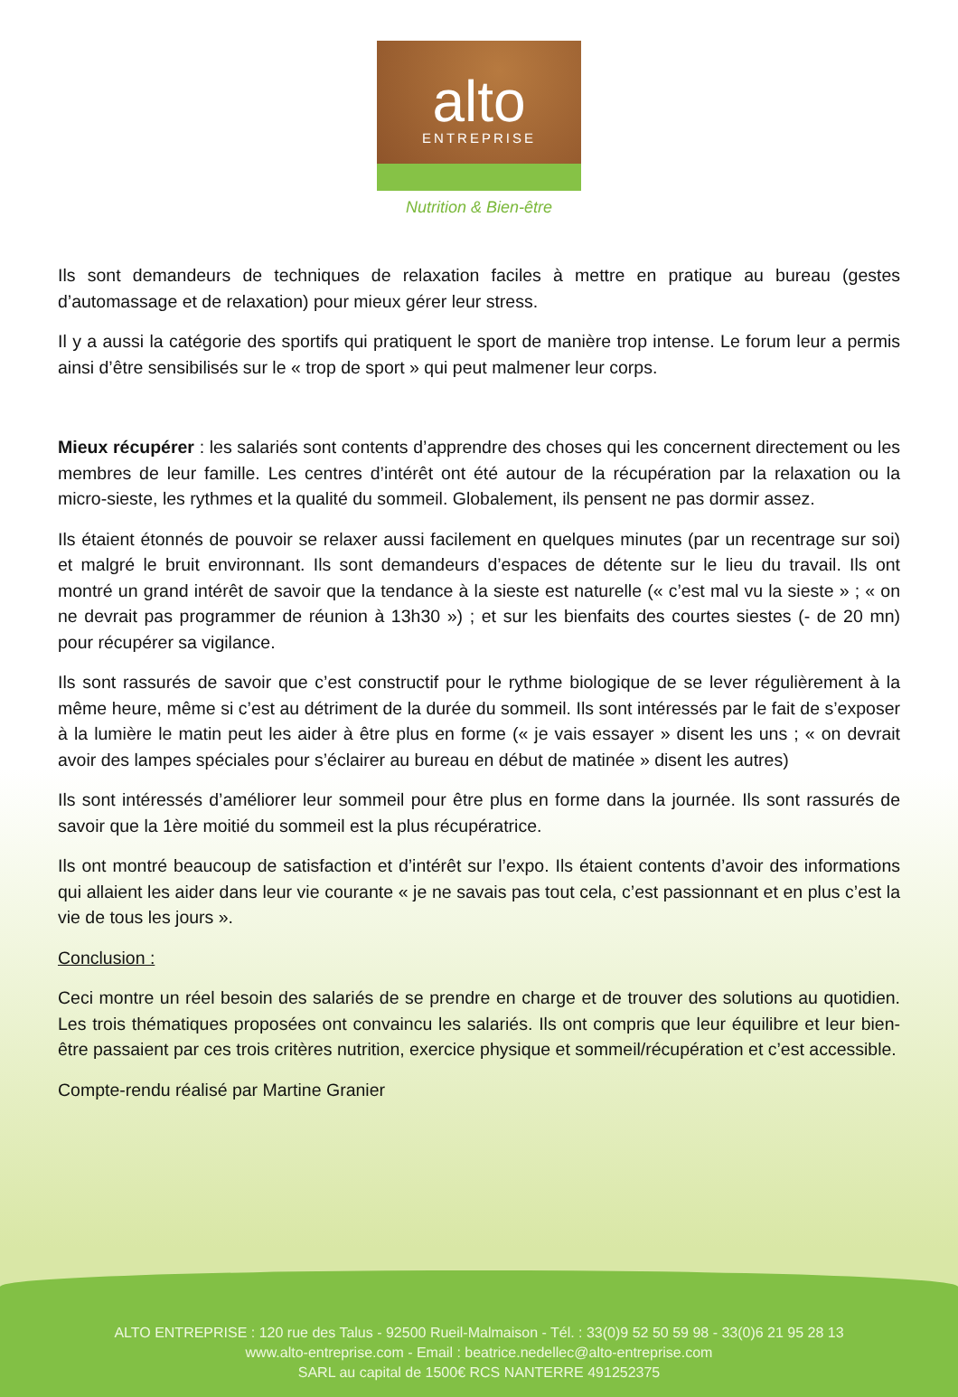alto
ENTREPRISE
Nutrition & Bien-être
Ils sont demandeurs de techniques de relaxation faciles à mettre en pratique au bureau (gestes d’automassage et de relaxation) pour mieux gérer leur stress.
Il y a aussi la catégorie des sportifs qui pratiquent le sport de manière trop intense. Le forum leur a permis ainsi d’être sensibilisés sur le « trop de sport » qui peut malmener leur corps.
Mieux récupérer : les salariés sont contents d’apprendre des choses qui les concernent directement ou les membres de leur famille. Les centres d’intérêt ont été autour de la récupération par la relaxation ou la micro-sieste, les rythmes et la qualité du sommeil. Globalement, ils pensent ne pas dormir assez.
Ils étaient étonnés de pouvoir se relaxer aussi facilement en quelques minutes (par un recentrage sur soi) et malgré le bruit environnant. Ils sont demandeurs d’espaces de détente sur le lieu du travail. Ils ont montré un grand intérêt de savoir que la tendance à la sieste est naturelle (« c’est mal vu la sieste » ; « on ne devrait pas programmer de réunion à 13h30 ») ; et sur les bienfaits des courtes siestes (- de 20 mn) pour récupérer sa vigilance.
Ils sont rassurés de savoir que c’est constructif pour le rythme biologique de se lever régulièrement à la même heure, même si c’est au détriment de la durée du sommeil. Ils sont intéressés par le fait de s’exposer à la lumière le matin peut les aider à être plus en forme (« je vais essayer » disent les uns ; « on devrait avoir des lampes spéciales pour s’éclairer au bureau en début de matinée » disent les autres)
Ils sont intéressés d’améliorer leur sommeil pour être plus en forme dans la journée. Ils sont rassurés de savoir que la 1ère moitié du sommeil est la plus récupératrice.
Ils ont montré beaucoup de satisfaction et d’intérêt sur l’expo. Ils étaient contents d’avoir des informations qui allaient les aider dans leur vie courante « je ne savais pas tout cela, c’est passionnant et en plus c’est la vie de tous les jours ».
Conclusion :
Ceci montre un réel besoin des salariés de se prendre en charge et de trouver des solutions au quotidien. Les trois thématiques proposées ont convaincu les salariés. Ils ont compris que leur équilibre et leur bien-être passaient par ces trois critères nutrition, exercice physique et sommeil/récupération et c’est accessible.
Compte-rendu réalisé par Martine Granier
ALTO ENTREPRISE : 120 rue des Talus - 92500 Rueil-Malmaison - Tél. : 33(0)9 52 50 59 98 - 33(0)6 21 95 28 13
www.alto-entreprise.com - Email : beatrice.nedellec@alto-entreprise.com
SARL au capital de 1500€ RCS NANTERRE 491252375